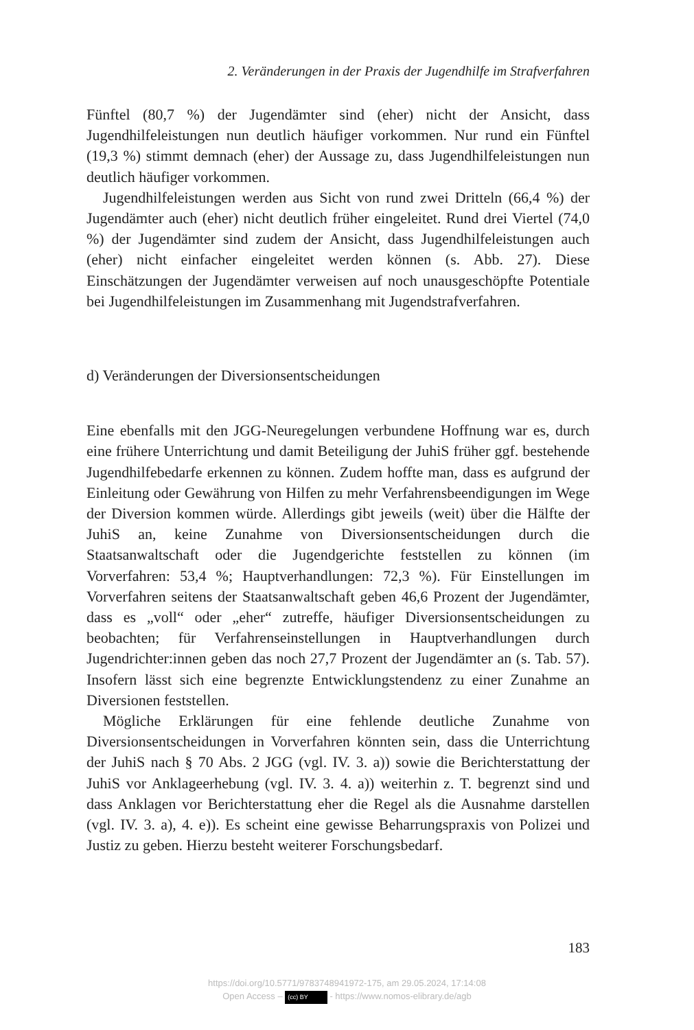2. Veränderungen in der Praxis der Jugendhilfe im Strafverfahren
Fünftel (80,7 %) der Jugendämter sind (eher) nicht der Ansicht, dass Jugendhilfeleistungen nun deutlich häufiger vorkommen. Nur rund ein Fünftel (19,3 %) stimmt demnach (eher) der Aussage zu, dass Jugendhilfeleistungen nun deutlich häufiger vorkommen.
Jugendhilfeleistungen werden aus Sicht von rund zwei Dritteln (66,4 %) der Jugendämter auch (eher) nicht deutlich früher eingeleitet. Rund drei Viertel (74,0 %) der Jugendämter sind zudem der Ansicht, dass Jugendhilfeleistungen auch (eher) nicht einfacher eingeleitet werden können (s. Abb. 27). Diese Einschätzungen der Jugendämter verweisen auf noch unausgeschöpfte Potentiale bei Jugendhilfeleistungen im Zusammenhang mit Jugendstrafverfahren.
d) Veränderungen der Diversionsentscheidungen
Eine ebenfalls mit den JGG-Neuregelungen verbundene Hoffnung war es, durch eine frühere Unterrichtung und damit Beteiligung der JuhiS früher ggf. bestehende Jugendhilfebedarfe erkennen zu können. Zudem hoffte man, dass es aufgrund der Einleitung oder Gewährung von Hilfen zu mehr Verfahrensbeendigungen im Wege der Diversion kommen würde. Allerdings gibt jeweils (weit) über die Hälfte der JuhiS an, keine Zunahme von Diversionsentscheidungen durch die Staatsanwaltschaft oder die Jugendgerichte feststellen zu können (im Vorverfahren: 53,4 %; Hauptverhandlungen: 72,3 %). Für Einstellungen im Vorverfahren seitens der Staatsanwaltschaft geben 46,6 Prozent der Jugendämter, dass es „voll“ oder „eher“ zutreffe, häufiger Diversionsentscheidungen zu beobachten; für Verfahrenseinstellungen in Hauptverhandlungen durch Jugendrichter:innen geben das noch 27,7 Prozent der Jugendämter an (s. Tab. 57). Insofern lässt sich eine begrenzte Entwicklungstendenz zu einer Zunahme an Diversionen feststellen.
Mögliche Erklärungen für eine fehlende deutliche Zunahme von Diversionsentscheidungen in Vorverfahren könnten sein, dass die Unterrichtung der JuhiS nach § 70 Abs. 2 JGG (vgl. IV. 3. a)) sowie die Berichterstattung der JuhiS vor Anklageerhebung (vgl. IV. 3. 4. a)) weiterhin z. T. begrenzt sind und dass Anklagen vor Berichterstattung eher die Regel als die Ausnahme darstellen (vgl. IV. 3. a), 4. e)). Es scheint eine gewisse Beharrungspraxis von Polizei und Justiz zu geben. Hierzu besteht weiterer Forschungsbedarf.
183
https://doi.org/10.5771/9783748941972-175, am 29.05.2024, 17:14:08
Open Access – (cc) BY - https://www.nomos-elibrary.de/agb